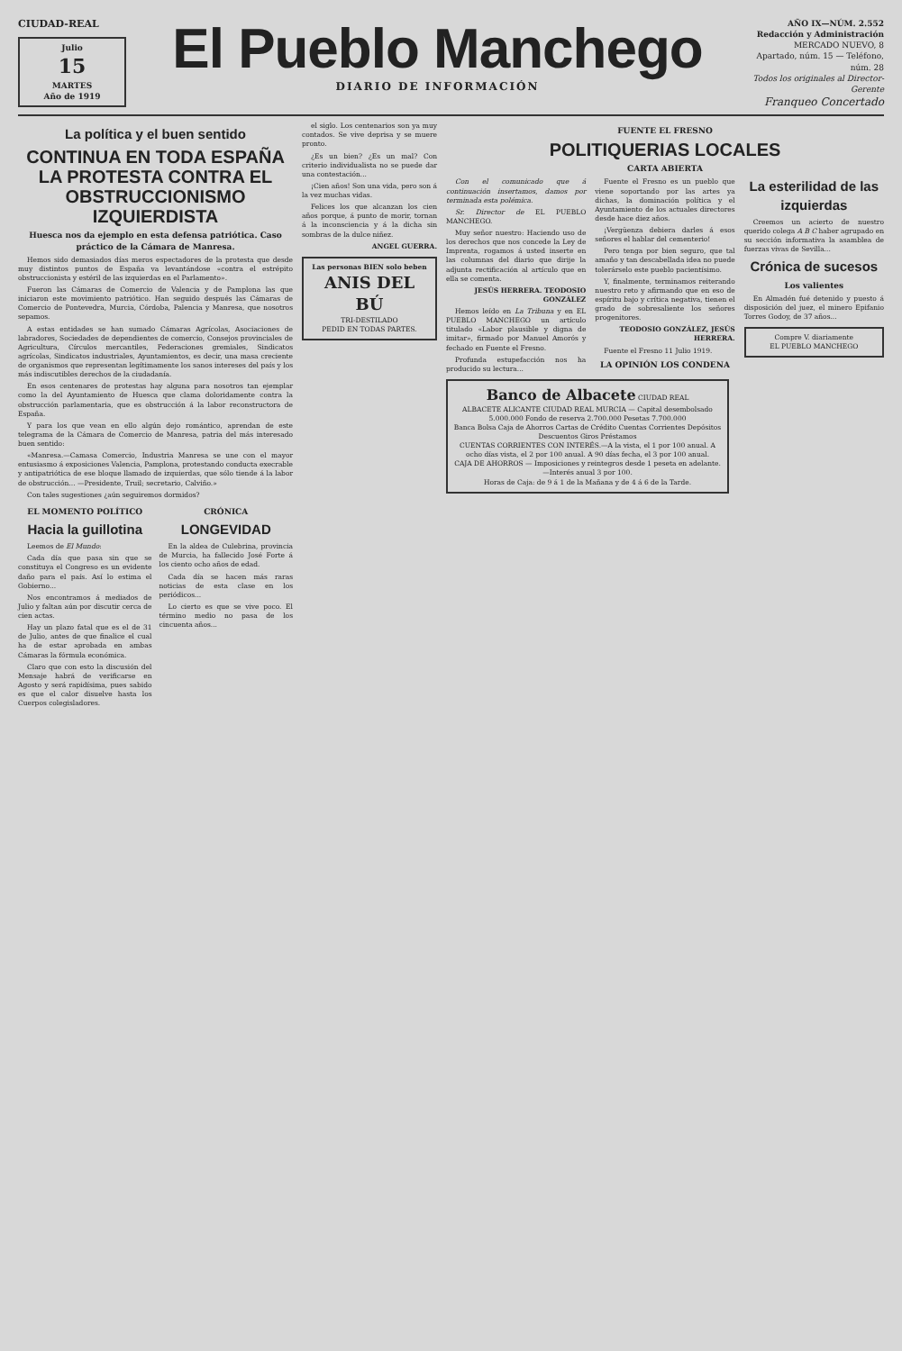CIUDAD-REAL
Julio
15
MARTES
Año de 1919
El Pueblo Manchego
DIARIO DE INFORMACIÓN
AÑO IX—NÚM. 2.552
Redacción y Administración
MERCADO NUEVO, 8
Apartado, núm. 15 — Teléfono, núm. 28
Todos los originales al Director-Gerente
Franqueo Concertado
La política y el buen sentido
CONTINUA EN TODA ESPAÑA LA PROTESTA CONTRA EL OBSTRUCCIONISMO IZQUIERDISTA
Huesca nos da ejemplo en esta defensa patriótica. Caso práctico de la Cámara de Manresa.
Hemos sido demasiados días meros espectadores de la protesta que desde muy distintos puntos de España va levantándose «contra el estrépito obstruccionista y estéril de las izquierdas en el Parlamento».
Fueron las Cámaras de Comercio de Valencia y de Pamplona las que iniciaron este movimiento patriótico. Han seguido después las Cámaras de Comercio de Pontevedra, Murcia, Córdoba, Palencia y Manresa, que nosotros sepamos.
A estas entidades se han sumado Cámaras Agrícolas, Asociaciones de labradores, Sociedades de dependientes de comercio, Consejos provinciales de Agricultura, Círculos mercantiles, Federaciones gremiales, Sindicatos agrícolas, Sindicatos industriales, Ayuntamientos, es decir, una masa creciente de organismos que representan legítimamente los sanos intereses del país y los más indiscutibles derechos de la ciudadanía.
En esos centenares de protestas hay alguna para nosotros tan ejemplar como la del Ayuntamiento de Huesca que clama doloridamente contra la obstrucción parlamentaria, que es obstrucción á la labor reconstructora de España.
Y para los que vean en ello algún dejo romántico, aprendan de este telegrama de la Cámara de Comercio de Manresa, patria del más interesado buen sentido:
«Manresa.—Camasa Comercio, Industria Manresa se une con el mayor entusiasmo á exposiciones Valencia, Pamplona, protestando conducta execrable y antipatriótica de ese bloque llamado de izquierdas, que sólo tiende á la labor de obstrucción... —Presidente, Truil; secretario, Calviño.»
Con tales sugestiones ¿aún seguiremos dormidos?
EL MOMENTO POLÍTICO
Hacia la guillotina
Leemos de El Mundo:
Cada día que pasa sin que se constituya el Congreso es un evidente daño para el país. Así lo estima el Gobierno...
Nos encontramos á mediados de Julio y faltan aún por discutir cerca de cien actas.
Hay un plazo fatal que es el de 31 de Julio, antes de que finalice el cual ha de estar aprobada en ambas Cámaras la fórmula económica.
Claro que con esto la discusión del Mensaje habrá de verificarse en Agosto y será rapidísima, pues sabido es que el calor disuelve hasta los Cuerpos colegisladores.
CRÓNICA
LONGEVIDAD
En la aldea de Culebrina, provincia de Murcia, ha fallecido José Forte á los ciento ocho años de edad.
Cada día se hacen más raras noticias de esta clase en los periódicos...
Lo cierto es que se vive poco. El término medio no pasa de los cincuenta años...
el siglo. Los centenarios son ya muy contados. Se vive deprisa y se muere pronto.
¿Es un bien? ¿Es un mal? Con criterio individualista no se puede dar una contestación...
¡Cien años! Son una vida, pero son á la vez muchas vidas.
Felices los que alcanzan los cien años porque, á punto de morir, tornan á la inconsciencia y á la dicha sin sombras de la dulce niñez.
ANGEL GUERRA.
Las personas BIEN solo beben
ANIS DEL BÚ
TRI-DESTILADO
PEDID EN TODAS PARTES.
FUENTE EL FRESNO
POLITIQUERIAS LOCALES
CARTA ABIERTA
Con el comunicado que á continuación insertamos, damos por terminada esta polémica.
Sr. Director de EL PUEBLO MANCHEGO.
Muy señor nuestro: Haciendo uso de los derechos que nos concede la Ley de Imprenta, rogamos á usted inserte en las columnas del diario que dirije la adjunta rectificación al artículo que en ella se comenta.
JESÚS HERRERA. TEODOSIO GONZÁLEZ
Hemos leído en La Tribuna y en EL PUEBLO MANCHEGO un artículo titulado «Labor plausible y digna de imitar», firmado por Manuel Amorós y fechado en Fuente el Fresno.
Profunda estupefacción nos ha producido su lectura...
Fuente el Fresno es un pueblo que viene soportando por las artes ya dichas, la dominación política y el Ayuntamiento de los actuales directores desde hace diez años.
¡Vergüenza debiera darles á esos señores el hablar del cementerio!
Pero tenga por bien seguro, que tal amaño y tan descabellada idea no puede tolerárselo este pueblo pacientísimo.
Y, finalmente, terminamos reiterando nuestro reto y afirmando que en eso de espíritu bajo y crítica negativa, tienen el grado de sobresaliente los señores progenitores.
TEODOSIO GONZÁLEZ, JESÚS HERRERA.
Fuente el Fresno 11 Julio 1919.
LA OPINIÓN LOS CONDENA
La esterilidad de las izquierdas
Creemos un acierto de nuestro querido colega A B C haber agrupado en su sección informativa la asamblea de fuerzas vivas de Sevilla...
Crónica de sucesos
Los valientes
En Almadén fué detenido y puesto á disposición del juez, el minero Epifanio Torres Godoy, de 37 años...
Compre V. diariamente
EL PUEBLO MANCHEGO
Banco de Albacete CIUDAD REAL
ALBACETE ALICANTE CIUDAD REAL MURCIA — Capital desembolsado 5.000.000 Fondo de reserva 2.700.000 Pesetas 7.700.000
Banca Bolsa Caja de Ahorros Cartas de Crédito Cuentas Corrientes Depósitos Descuentos Giros Préstamos
CUENTAS CORRIENTES CON INTERÉS.—A la vista, el 1 por 100 anual. A ocho días vista, el 2 por 100 anual. A 90 días fecha, el 3 por 100 anual.
CAJA DE AHORROS — Imposiciones y reintegros desde 1 peseta en adelante.—Interés anual 3 por 100.
Horas de Caja: de 9 á 1 de la Mañana y de 4 á 6 de la Tarde.